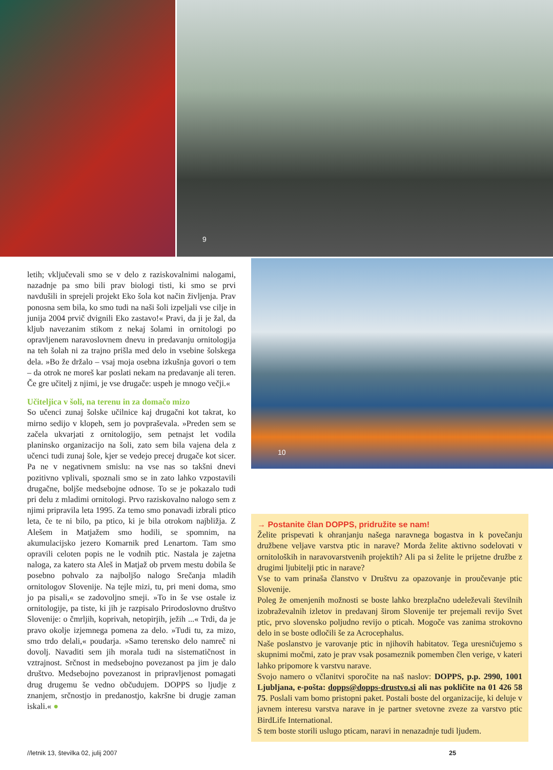9
letih; vključevali smo se v delo z raziskovalnimi naloga­mi, nazadnje pa smo bili prav biologi tisti, ki smo se prvi navdušili in sprejeli projekt Eko šola kot način življenja. Prav ponosna sem bila, ko smo tudi na naši šoli izpeljali vse cilje in junija 2004 prvič dvignili Eko zastavo!« Pravi, da ji je žal, da kljub navezanim stikom z nekaj šolami in ornitologi po opravljenem naravoslovnem dnevu in predavanju ornitologija na teh šolah ni za trajno prišla med delo in vsebine šolskega dela. »Bo že držalo – vsaj moja osebna izkušnja govori o tem – da otrok ne moreš kar poslati nekam na predavanje ali teren. Če gre učitelj z njimi, je vse drugače: uspeh je mnogo večji.«
Učiteljica v šoli, na terenu in za domačo mizo
So učenci zunaj šolske učilnice kaj drugačni kot takrat, ko mirno sedijo v klopeh, sem jo povpraševala. »Preden sem se začela ukvarjati z ornitologijo, sem petnajst let vodila planinsko organizacijo na šoli, zato sem bila vaje­na dela z učenci tudi zunaj šole, kjer se vedejo precej dru­gače kot sicer. Pa ne v negativnem smislu: na vse nas so takšni dnevi pozitivno vplivali, spoznali smo se in zato lahko vzpostavili drugačne, boljše medsebojne odnose. To se je pokazalo tudi pri delu z mladimi ornitologi. Prvo raziskovalno nalogo sem z njimi pripravila leta 1995. Za temo smo ponavadi izbrali ptico leta, če te ni bilo, pa pti­co, ki je bila otrokom najbližja. Z Alešem in Matjažem smo hodili, se spomnim, na akumulacijsko jezero Ko­marnik pred Lenartom. Tam smo opravili celoten popis ne le vodnih ptic. Nastala je zajetna naloga, za katero sta Aleš in Matjaž ob prvem mestu dobila še posebno po­hvalo za najboljšo nalogo Srečanja mladih ornitologov Slovenije. Na tejle mizi, tu, pri meni doma, smo jo pa pi­sali,« se zadovoljno smeji. »To in še vse ostale iz ornito­logije, pa tiste, ki jih je razpisalo Prirodoslovno društvo Slovenije: o čmrljih, koprivah, netopirjih, ježih ...« Trdi, da je pravo okolje izjemnega pomena za delo. »Tudi tu, za mizo, smo trdo delali,« poudarja. »Samo terensko delo namreč ni dovolj. Navaditi sem jih morala tudi na sistematičnost in vztrajnost. Srčnost in medsebojno po­vezanost pa jim je dalo društvo. Medsebojno povezanost in pripravljenost pomagati drug drugemu še vedno ob­čudujem. DOPPS so ljudje z znanjem, srčnostjo in pre­danostjo, kakršne bi drugje zaman iskali.« ●
10
→ Postanite član DOPPS, pridružite se nam!
Želite prispevati k ohranjanju našega naravnega bogastva in k povečanju družbene veljave varstva ptic in narave? Morda želite aktivno sodelovati v ornitoloških in naravovarstvenih projektih? Ali pa si želite le prijetne družbe z drugimi ljubitelji ptic in narave?
Vse to vam prinaša članstvo v Društvu za opazovanje in proučevanje ptic Slovenije.
Poleg že omenjenih možnosti se boste lahko brezplačno udeleževali številnih izobraževalnih izletov in predavanj širom Slovenije ter prejemali revijo Svet ptic, prvo slovensko poljudno revijo o pticah. Mogoče vas zanima strokovno delo in se boste odločili še za Acrocephalus.
Naše poslanstvo je varovanje ptic in njihovih habitatov. Tega uresničujemo s skupnimi močmi, zato je prav vsak posameznik pomemben člen verige, v kateri lahko pripomore k varstvu narave.
Svojo namero o včlanitvi sporočite na naš naslov: DOPPS, p.p. 2990, 1001 Ljubljana, e-pošta: dopps@dopps-drustvo.si ali nas pokličite na 01 426 58 75. Poslali vam bomo pristopni paket. Postali boste del organizacije, ki deluje v javnem interesu varstva narave in je partner svetovne zveze za varstvo ptic BirdLife International.
S tem boste storili uslugo pticam, naravi in nenazadnje tudi ljudem.
//letnik 13, številka 02, julij 2007 25